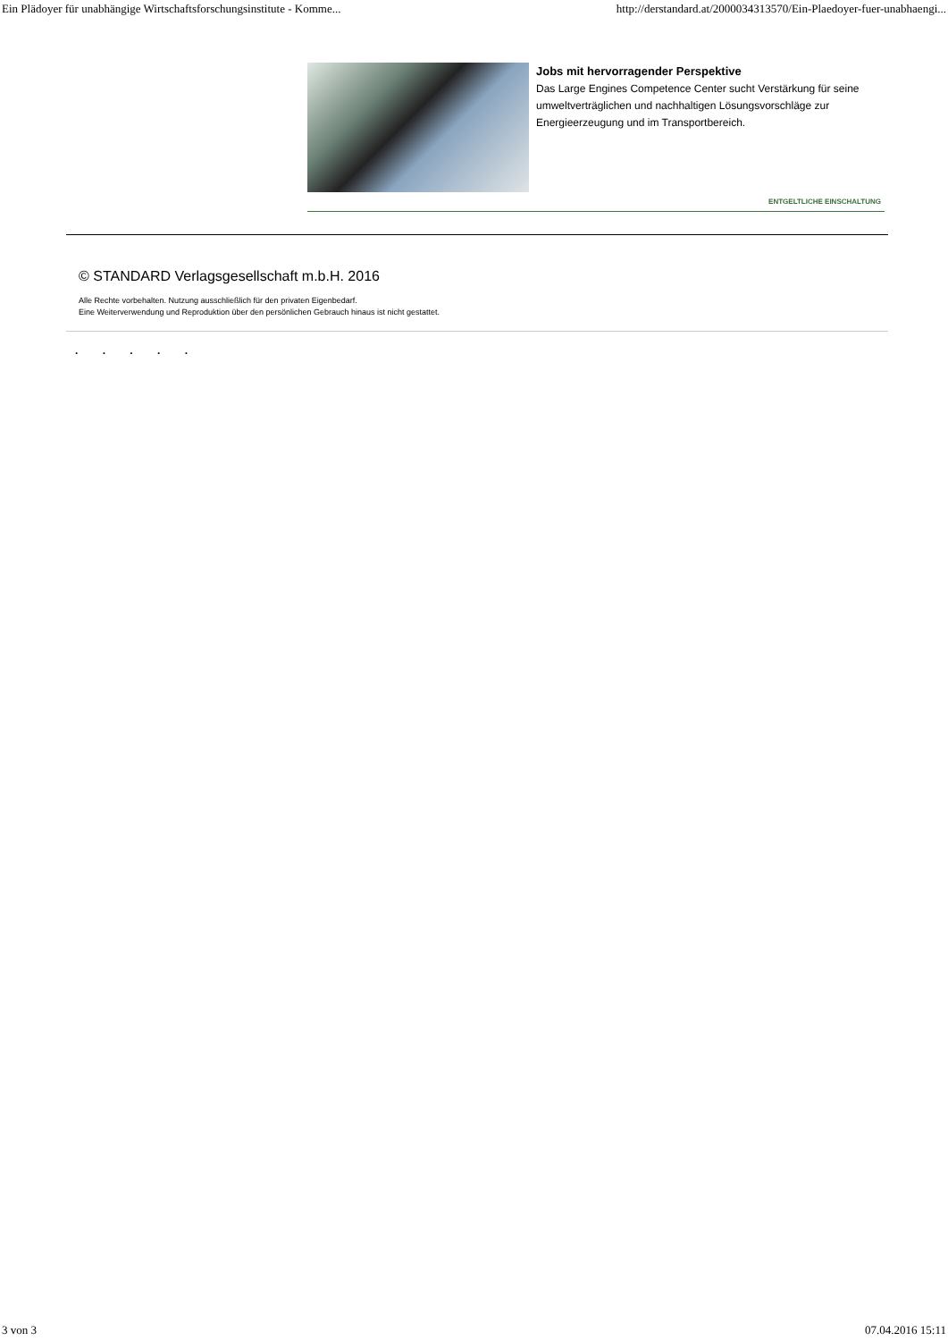Ein Plädoyer für unabhängige Wirtschaftsforschungsinstitute - Komme... http://derstandard.at/2000034313570/Ein-Plaedoyer-fuer-unabhaengi...
Jobs mit hervorragender Perspektive
Das Large Engines Competence Center sucht Verstärkung für seine umweltverträglichen und nachhaltigen Lösungsvorschläge zur Energieerzeugung und im Transportbereich.
ENTGELTLICHE EINSCHALTUNG
© STANDARD Verlagsgesellschaft m.b.H. 2016
Alle Rechte vorbehalten. Nutzung ausschließlich für den privaten Eigenbedarf.
Eine Weiterverwendung und Reproduktion über den persönlichen Gebrauch hinaus ist nicht gestattet.
. . . . .
3 von 3 07.04.2016 15:11